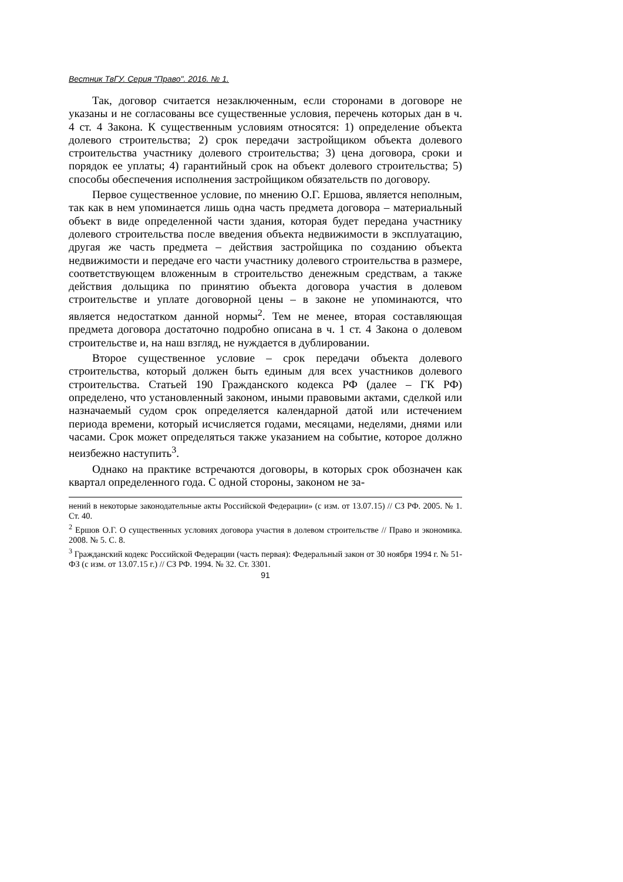Вестник ТвГУ. Серия "Право". 2016. № 1.
Так, договор считается незаключенным, если сторонами в договоре не указаны и не согласованы все существенные условия, перечень которых дан в ч. 4 ст. 4 Закона. К существенным условиям относятся: 1) определение объекта долевого строительства; 2) срок передачи застройщиком объекта долевого строительства участнику долевого строительства; 3) цена договора, сроки и порядок ее уплаты; 4) гарантийный срок на объект долевого строительства; 5) способы обеспечения исполнения застройщиком обязательств по договору.
Первое существенное условие, по мнению О.Г. Ершова, является неполным, так как в нем упоминается лишь одна часть предмета договора – материальный объект в виде определенной части здания, которая будет передана участнику долевого строительства после введения объекта недвижимости в эксплуатацию, другая же часть предмета – действия застройщика по созданию объекта недвижимости и передаче его части участнику долевого строительства в размере, соответствующем вложенным в строительство денежным средствам, а также действия дольщика по принятию объекта договора участия в долевом строительстве и уплате договорной цены – в законе не упоминаются, что является недостатком данной нормы<sup>2</sup>. Тем не менее, вторая составляющая предмета договора достаточно подробно описана в ч. 1 ст. 4 Закона о долевом строительстве и, на наш взгляд, не нуждается в дублировании.
Второе существенное условие – срок передачи объекта долевого строительства, который должен быть единым для всех участников долевого строительства. Статьей 190 Гражданского кодекса РФ (далее – ГК РФ) определено, что установленный законом, иными правовыми актами, сделкой или назначаемый судом срок определяется календарной датой или истечением периода времени, который исчисляется годами, месяцами, неделями, днями или часами. Срок может определяться также указанием на событие, которое должно неизбежно наступить<sup>3</sup>.
Однако на практике встречаются договоры, в которых срок обозначен как квартал определенного года. С одной стороны, законом не за-
нений в некоторые законодательные акты Российской Федерации» (с изм. от 13.07.15) // СЗ РФ. 2005. № 1. Ст. 40.
<sup>2</sup> Ершов О.Г. О существенных условиях договора участия в долевом строительстве // Право и экономика. 2008. № 5. С. 8.
<sup>3</sup> Гражданский кодекс Российской Федерации (часть первая): Федеральный закон от 30 ноября 1994 г. № 51-ФЗ (с изм. от 13.07.15 г.) // СЗ РФ. 1994. № 32. Ст. 3301.
91